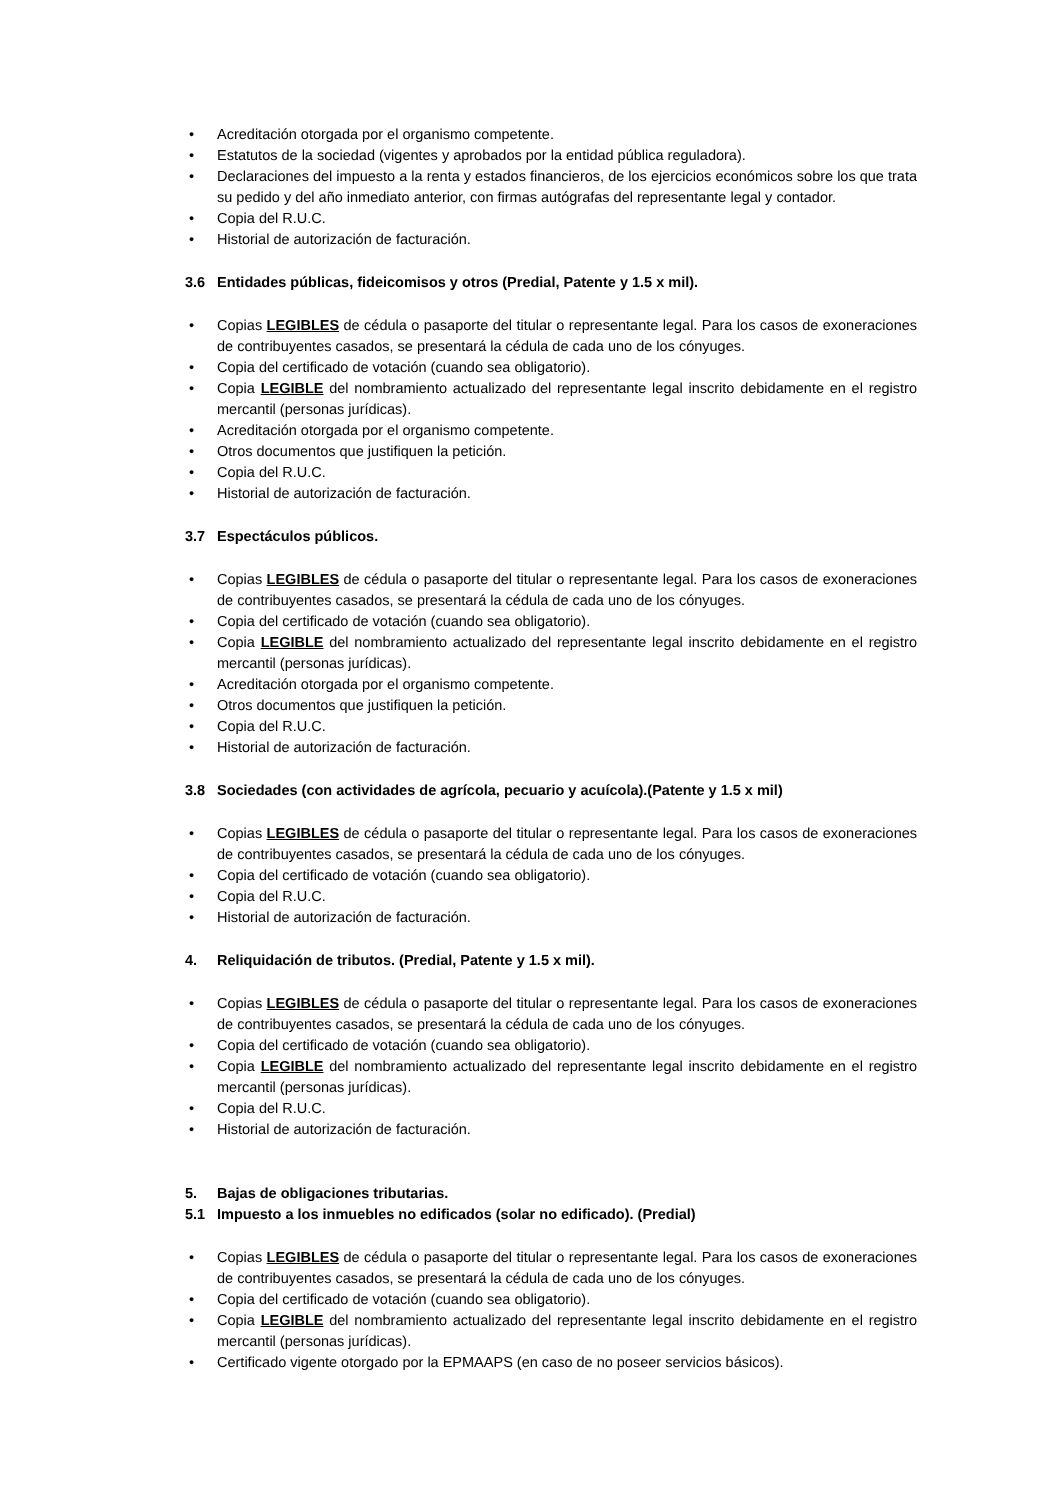• Acreditación otorgada por el organismo competente.
• Estatutos de la sociedad (vigentes y aprobados por la entidad pública reguladora).
• Declaraciones del impuesto a la renta y estados financieros, de los ejercicios económicos sobre los que trata su pedido y del año inmediato anterior, con firmas autógrafas del representante legal y contador.
• Copia del R.U.C.
• Historial de autorización de facturación.
3.6 Entidades públicas, fideicomisos y otros (Predial, Patente y 1.5 x mil).
• Copias LEGIBLES de cédula o pasaporte del titular o representante legal. Para los casos de exoneraciones de contribuyentes casados, se presentará la cédula de cada uno de los cónyuges.
• Copia del certificado de votación (cuando sea obligatorio).
• Copia LEGIBLE del nombramiento actualizado del representante legal inscrito debidamente en el registro mercantil (personas jurídicas).
• Acreditación otorgada por el organismo competente.
• Otros documentos que justifiquen la petición.
• Copia del R.U.C.
• Historial de autorización de facturación.
3.7 Espectáculos públicos.
• Copias LEGIBLES de cédula o pasaporte del titular o representante legal. Para los casos de exoneraciones de contribuyentes casados, se presentará la cédula de cada uno de los cónyuges.
• Copia del certificado de votación (cuando sea obligatorio).
• Copia LEGIBLE del nombramiento actualizado del representante legal inscrito debidamente en el registro mercantil (personas jurídicas).
• Acreditación otorgada por el organismo competente.
• Otros documentos que justifiquen la petición.
• Copia del R.U.C.
• Historial de autorización de facturación.
3.8 Sociedades (con actividades de agrícola, pecuario y acuícola).(Patente y 1.5 x mil)
• Copias LEGIBLES de cédula o pasaporte del titular o representante legal. Para los casos de exoneraciones de contribuyentes casados, se presentará la cédula de cada uno de los cónyuges.
• Copia del certificado de votación (cuando sea obligatorio).
• Copia del R.U.C.
• Historial de autorización de facturación.
4. Reliquidación de tributos. (Predial, Patente y 1.5 x mil).
• Copias LEGIBLES de cédula o pasaporte del titular o representante legal. Para los casos de exoneraciones de contribuyentes casados, se presentará la cédula de cada uno de los cónyuges.
• Copia del certificado de votación (cuando sea obligatorio).
• Copia LEGIBLE del nombramiento actualizado del representante legal inscrito debidamente en el registro mercantil (personas jurídicas).
• Copia del R.U.C.
• Historial de autorización de facturación.
5. Bajas de obligaciones tributarias.
5.1 Impuesto a los inmuebles no edificados (solar no edificado). (Predial)
• Copias LEGIBLES de cédula o pasaporte del titular o representante legal. Para los casos de exoneraciones de contribuyentes casados, se presentará la cédula de cada uno de los cónyuges.
• Copia del certificado de votación (cuando sea obligatorio).
• Copia LEGIBLE del nombramiento actualizado del representante legal inscrito debidamente en el registro mercantil (personas jurídicas).
• Certificado vigente otorgado por la EPMAAPS (en caso de no poseer servicios básicos).